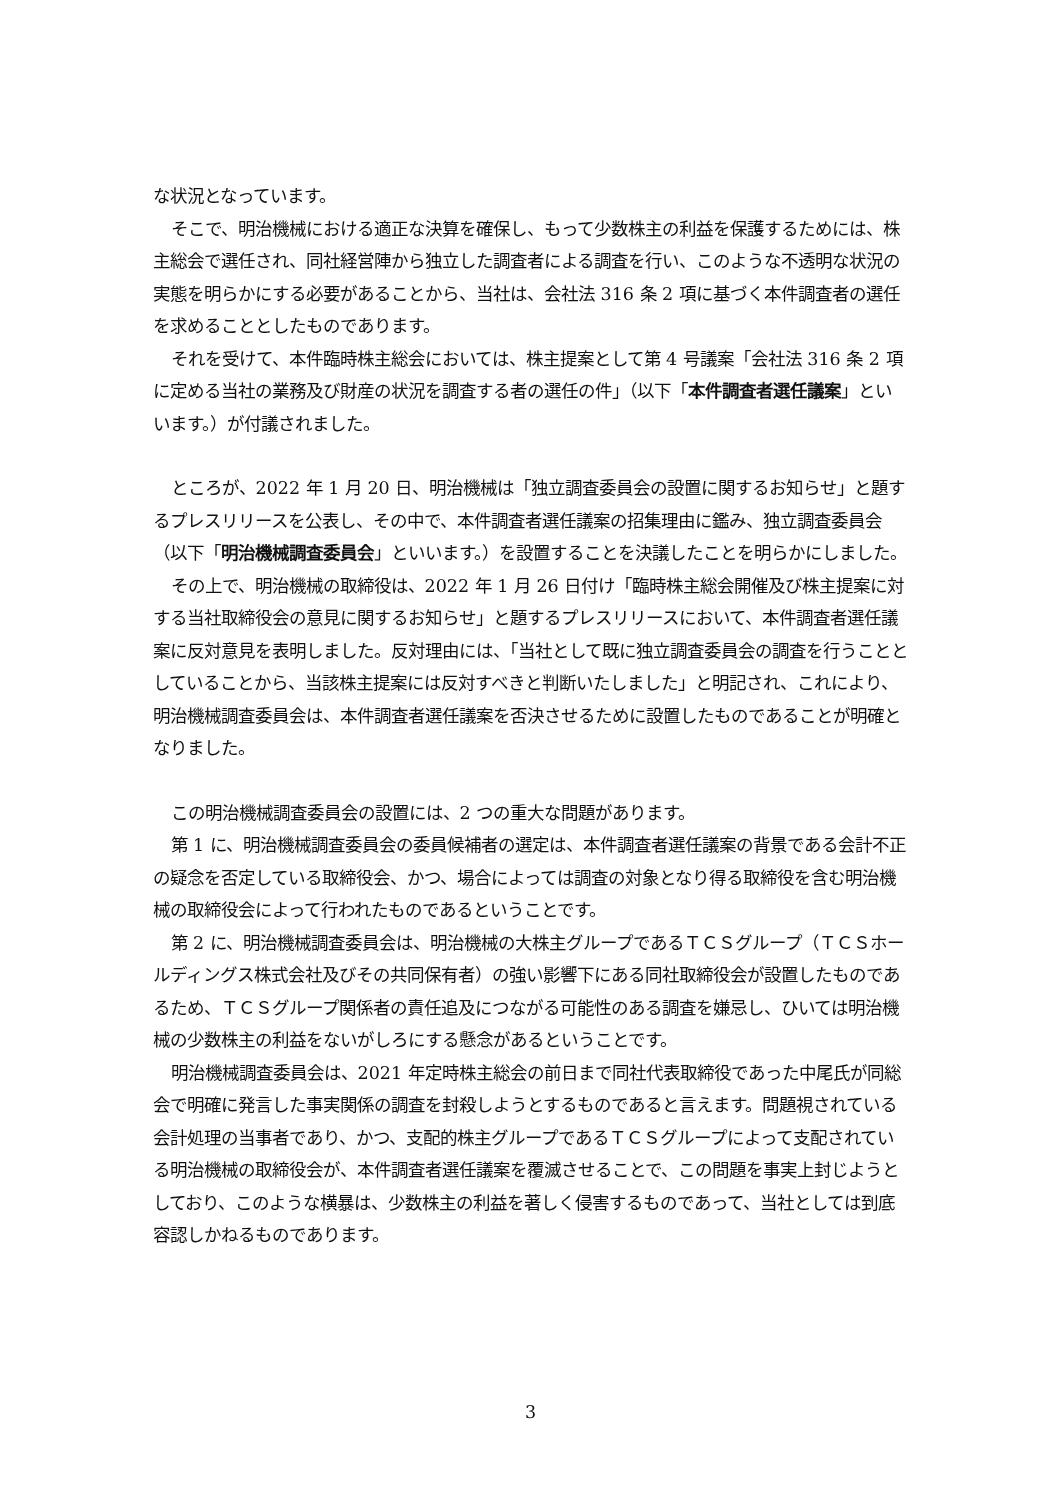な状況となっています。
そこで、明治機械における適正な決算を確保し、もって少数株主の利益を保護するためには、株主総会で選任され、同社経営陣から独立した調査者による調査を行い、このような不透明な状況の実態を明らかにする必要があることから、当社は、会社法 316 条 2 項に基づく本件調査者の選任を求めることとしたものであります。
それを受けて、本件臨時株主総会においては、株主提案として第 4 号議案「会社法 316 条 2 項に定める当社の業務及び財産の状況を調査する者の選任の件」（以下「本件調査者選任議案」といいます。）が付議されました。
ところが、2022 年 1 月 20 日、明治機械は「独立調査委員会の設置に関するお知らせ」と題するプレスリリースを公表し、その中で、本件調査者選任議案の招集理由に鑑み、独立調査委員会（以下「明治機械調査委員会」といいます。）を設置することを決議したことを明らかにしました。
その上で、明治機械の取締役は、2022 年 1 月 26 日付け「臨時株主総会開催及び株主提案に対する当社取締役会の意見に関するお知らせ」と題するプレスリリースにおいて、本件調査者選任議案に反対意見を表明しました。反対理由には、「当社として既に独立調査委員会の調査を行うこととしていることから、当該株主提案には反対すべきと判断いたしました」と明記され、これにより、明治機械調査委員会は、本件調査者選任議案を否決させるために設置したものであることが明確となりました。
この明治機械調査委員会の設置には、2 つの重大な問題があります。
第 1 に、明治機械調査委員会の委員候補者の選定は、本件調査者選任議案の背景である会計不正の疑念を否定している取締役会、かつ、場合によっては調査の対象となり得る取締役を含む明治機械の取締役会によって行われたものであるということです。
第 2 に、明治機械調査委員会は、明治機械の大株主グループであるＴＣＳグループ（ＴＣＳホールディングス株式会社及びその共同保有者）の強い影響下にある同社取締役会が設置したものであるため、ＴＣＳグループ関係者の責任追及につながる可能性のある調査を嫌忌し、ひいては明治機械の少数株主の利益をないがしろにする懸念があるということです。
明治機械調査委員会は、2021 年定時株主総会の前日まで同社代表取締役であった中尾氏が同総会で明確に発言した事実関係の調査を封殺しようとするものであると言えます。問題視されている会計処理の当事者であり、かつ、支配的株主グループであるＴＣＳグループによって支配されている明治機械の取締役会が、本件調査者選任議案を覆滅させることで、この問題を事実上封じようとしており、このような横暴は、少数株主の利益を著しく侵害するものであって、当社としては到底容認しかねるものであります。
3